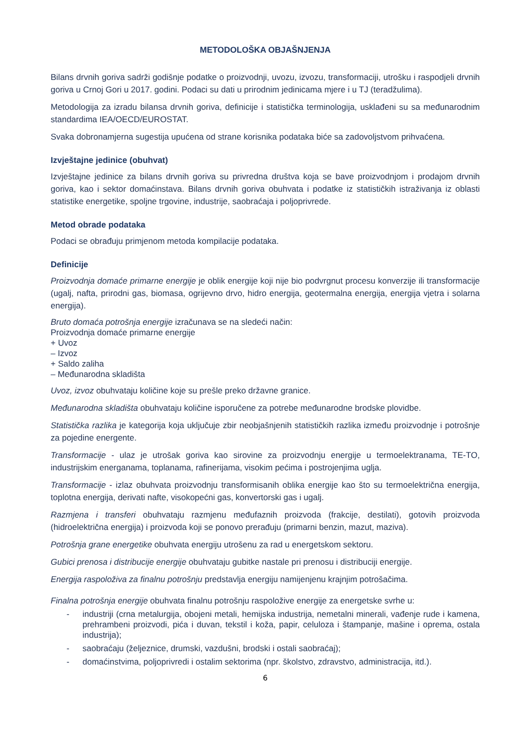METODOLOŠKA OBJAŠNJENJA
Bilans drvnih goriva sadrži godišnje podatke o proizvodnji, uvozu, izvozu, transformaciji, utrošku i raspodjeli drvnih goriva u Crnoj Gori u 2017. godini. Podaci su dati u prirodnim jedinicama mjere i u TJ (teradžulima).
Metodologija za izradu bilansa drvnih goriva, definicije i statistička terminologija, usklađeni su sa međunarodnim standardima IEA/OECD/EUROSTAT.
Svaka dobronamjerna sugestija upućena od strane korisnika podataka biće sa zadovoljstvom prihvaćena.
Izvještajne jedinice (obuhvat)
Izvještajne jedinice za bilans drvnih goriva su privredna društva koja se bave proizvodnjom i prodajom drvnih goriva, kao i sektor domaćinstava. Bilans drvnih goriva obuhvata i podatke iz statističkih istraživanja iz oblasti statistike energetike, spoljne trgovine, industrije, saobraćaja i poljoprivrede.
Metod obrade podataka
Podaci se obrađuju primjenom metoda kompilacije podataka.
Definicije
Proizvodnja domaće primarne energije je oblik energije koji nije bio podvrgnut procesu konverzije ili transformacije (ugalj, nafta, prirodni gas, biomasa, ogrijevno drvo, hidro energija, geotermalna energija, energija vjetra i solarna energija).
Bruto domaća potrošnja energije izračunava se na sledeći način:
Proizvodnja domaće primarne energije
+ Uvoz
– Izvoz
+ Saldo zaliha
– Međunarodna skladišta
Uvoz, izvoz obuhvataju količine koje su prešle preko državne granice.
Međunarodna skladišta obuhvataju količine isporučene za potrebe međunarodne brodske plovidbe.
Statistička razlika je kategorija koja uključuje zbir neobjašnjenih statističkih razlika između proizvodnje i potrošnje za pojedine energente.
Transformacije - ulaz je utrošak goriva kao sirovine za proizvodnju energije u termoelektranama, TE-TO, industrijskim energanama, toplanama, rafinerijama, visokim pećima i postrojenjima uglja.
Transformacije - izlaz obuhvata proizvodnju transformisanih oblika energije kao što su termoelektrična energija, toplotna energija, derivati nafte, visokopećni gas, konvertorski gas i ugalj.
Razmjena i transferi obuhvataju razmjenu međufaznih proizvoda (frakcije, destilati), gotovih proizvoda (hidroelektrična energija) i proizvoda koji se ponovo prerađuju (primarni benzin, mazut, maziva).
Potrošnja grane energetike obuhvata energiju utrošenu za rad u energetskom sektoru.
Gubici prenosa i distribucije energije obuhvataju gubitke nastale pri prenosu i distribuciji energije.
Energija raspoloživa za finalnu potrošnju predstavlja energiju namijenjenu krajnjim potrošačima.
Finalna potrošnja energije obuhvata finalnu potrošnju raspoložive energije za energetske svrhe u:
- industriji (crna metalurgija, obojeni metali, hemijska industrija, nemetalni minerali, vađenje rude i kamena, prehrambeni proizvodi, pića i duvan, tekstil i koža, papir, celuloza i štampanje, mašine i oprema, ostala industrija);
- saobraćaju (željeznice, drumski, vazdušni, brodski i ostali saobraćaj);
- domaćinstvima, poljoprivredi i ostalim sektorima (npr. školstvo, zdravstvo, administracija, itd.).
6